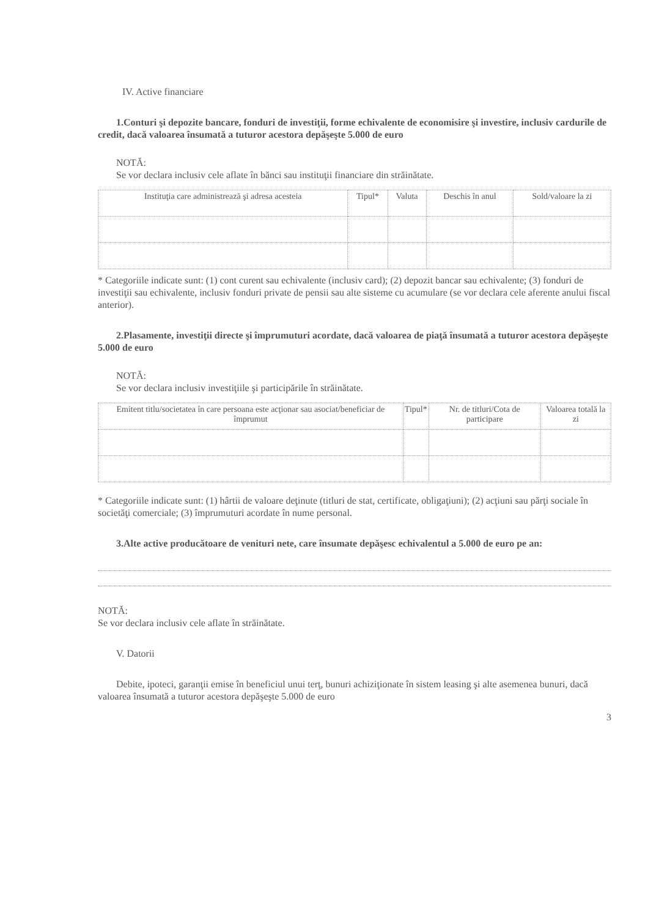IV. Active financiare
1.Conturi şi depozite bancare, fonduri de investiţii, forme echivalente de economisire şi investire, inclusiv cardurile de credit, dacă valoarea însumată a tuturor acestora depăşeşte 5.000 de euro
NOTĂ:
Se vor declara inclusiv cele aflate în bănci sau instituţii financiare din străinătate.
| Instituţia care administrează şi adresa acesteia | Tipul* | Valuta | Deschis în anul | Sold/valoare la zi |
| --- | --- | --- | --- | --- |
* Categoriile indicate sunt: (1) cont curent sau echivalente (inclusiv card); (2) depozit bancar sau echivalente; (3) fonduri de investiţii sau echivalente, inclusiv fonduri private de pensii sau alte sisteme cu acumulare (se vor declara cele aferente anului fiscal anterior).
2.Plasamente, investiţii directe şi împrumuturi acordate, dacă valoarea de piaţă însumată a tuturor acestora depăşeşte 5.000 de euro
NOTĂ:
Se vor declara inclusiv investiţiile şi participările în străinătate.
| Emitent titlu/societatea în care persoana este acţionar sau asociat/beneficiar de împrumut | Tipul* | Nr. de titluri/Cota de participare | Valoarea totală la zi |
| --- | --- | --- | --- |
* Categoriile indicate sunt: (1) hârtii de valoare deţinute (titluri de stat, certificate, obligaţiuni); (2) acţiuni sau părţi sociale în societăţi comerciale; (3) împrumuturi acordate în nume personal.
3.Alte active producătoare de venituri nete, care însumate depăşesc echivalentul a 5.000 de euro pe an:
NOTĂ:
Se vor declara inclusiv cele aflate în străinătate.
V. Datorii
Debite, ipoteci, garanţii emise în beneficiul unui terţ, bunuri achiziţionate în sistem leasing şi alte asemenea bunuri, dacă valoarea însumată a tuturor acestora depăşeşte 5.000 de euro
3